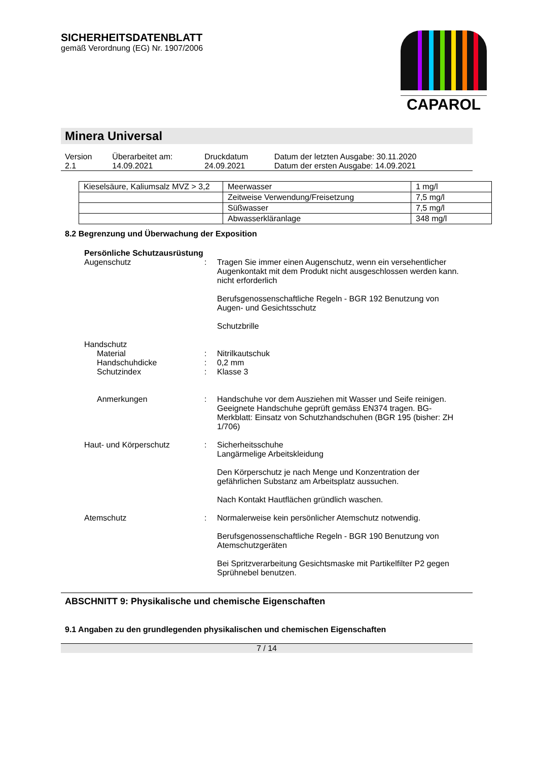SICHERHEITSDATENBLATT
gemäß Verordnung (EG) Nr. 1907/2006
CAPAROL
Minera Universal
| Version 2.1 | Überarbeitet am: 14.09.2021 | Druckdatum 24.09.2021 | Datum der letzten Ausgabe: 30.11.2020 Datum der ersten Ausgabe: 14.09.2021 |
| Kieselsäure, Kaliumsalz MVZ > 3,2 | Meerwasser | 1 mg/l |
| | Zeitweise Verwendung/Freisetzung | 7,5 mg/l |
| | Süßwasser | 7,5 mg/l |
| | Abwasserkläranlage | 348 mg/l |
8.2 Begrenzung und Überwachung der Exposition
Persönliche Schutzausrüstung
Augenschutz : Tragen Sie immer einen Augenschutz, wenn ein versehentlicher Augenkontakt mit dem Produkt nicht ausgeschlossen werden kann.
nicht erforderlich
Berufsgenossenschaftliche Regeln - BGR 192 Benutzung von Augen- und Gesichtsschutz
Schutzbrille
Handschutz
Material : Nitrilkautschuk
Handschuhdicke : 0,2 mm
Schutzindex : Klasse 3
Anmerkungen : Handschuhe vor dem Ausziehen mit Wasser und Seife reinigen. Geeignete Handschuhe geprüft gemäss EN374 tragen. BG-Merkblatt: Einsatz von Schutzhandschuhen (BGR 195 (bisher: ZH 1/706)
Haut- und Körperschutz : Sicherheitsschuhe
Langärmelige Arbeitskleidung
Den Körperschutz je nach Menge und Konzentration der gefährlichen Substanz am Arbeitsplatz aussuchen.
Nach Kontakt Hautflächen gründlich waschen.
Atemschutz : Normalerweise kein persönlicher Atemschutz notwendig.
Berufsgenossenschaftliche Regeln - BGR 190 Benutzung von Atemschutzgeräten
Bei Spritzverarbeitung Gesichtsmaske mit Partikelfilter P2 gegen Sprühnebel benutzen.
ABSCHNITT 9: Physikalische und chemische Eigenschaften
9.1 Angaben zu den grundlegenden physikalischen und chemischen Eigenschaften
7 / 14